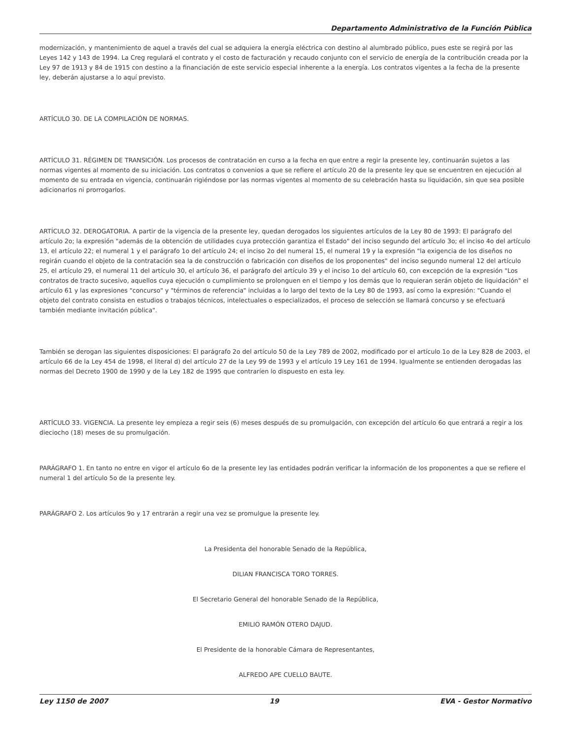Departamento Administrativo de la Función Pública
modernización, y mantenimiento de aquel a través del cual se adquiera la energía eléctrica con destino al alumbrado público, pues este se regirá por las Leyes 142 y 143 de 1994. La Creg regulará el contrato y el costo de facturación y recaudo conjunto con el servicio de energía de la contribución creada por la Ley 97 de 1913 y 84 de 1915 con destino a la financiación de este servicio especial inherente a la energía. Los contratos vigentes a la fecha de la presente ley, deberán ajustarse a lo aquí previsto.
ARTÍCULO 30. DE LA COMPILACIÓN DE NORMAS.
ARTÍCULO 31. RÉGIMEN DE TRANSICIÓN. Los procesos de contratación en curso a la fecha en que entre a regir la presente ley, continuarán sujetos a las normas vigentes al momento de su iniciación. Los contratos o convenios a que se refiere el artículo 20 de la presente ley que se encuentren en ejecución al momento de su entrada en vigencia, continuarán rigiéndose por las normas vigentes al momento de su celebración hasta su liquidación, sin que sea posible adicionarlos ni prorrogarlos.
ARTÍCULO 32. DEROGATORIA. A partir de la vigencia de la presente ley, quedan derogados los siguientes artículos de la Ley 80 de 1993: El parágrafo del artículo 2o; la expresión "además de la obtención de utilidades cuya protección garantiza el Estado" del inciso segundo del artículo 3o; el inciso 4o del artículo 13, el artículo 22; el numeral 1 y el parágrafo 1o del artículo 24; el inciso 2o del numeral 15, el numeral 19 y la expresión "la exigencia de los diseños no regirán cuando el objeto de la contratación sea la de construcción o fabricación con diseños de los proponentes" del inciso segundo numeral 12 del artículo 25, el artículo 29, el numeral 11 del artículo 30, el artículo 36, el parágrafo del artículo 39 y el inciso 1o del artículo 60, con excepción de la expresión "Los contratos de tracto sucesivo, aquellos cuya ejecución o cumplimiento se prolonguen en el tiempo y los demás que lo requieran serán objeto de liquidación" el artículo 61 y las expresiones "concurso" y "términos de referencia" incluidas a lo largo del texto de la Ley 80 de 1993, así como la expresión: "Cuando el objeto del contrato consista en estudios o trabajos técnicos, intelectuales o especializados, el proceso de selección se llamará concurso y se efectuará también mediante invitación pública".
También se derogan las siguientes disposiciones: El parágrafo 2o del artículo 50 de la Ley 789 de 2002, modificado por el artículo 1o de la Ley 828 de 2003, el artículo 66 de la Ley 454 de 1998, el literal d) del artículo 27 de la Ley 99 de 1993 y el artículo 19 Ley 161 de 1994. Igualmente se entienden derogadas las normas del Decreto 1900 de 1990 y de la Ley 182 de 1995 que contraríen lo dispuesto en esta ley.
ARTÍCULO 33. VIGENCIA. La presente ley empieza a regir seis (6) meses después de su promulgación, con excepción del artículo 6o que entrará a regir a los dieciocho (18) meses de su promulgación.
PARÁGRAFO 1. En tanto no entre en vigor el artículo 6o de la presente ley las entidades podrán verificar la información de los proponentes a que se refiere el numeral 1 del artículo 5o de la presente ley.
PARÁGRAFO 2. Los artículos 9o y 17 entrarán a regir una vez se promulgue la presente ley.
La Presidenta del honorable Senado de la República,
DILIAN FRANCISCA TORO TORRES.
El Secretario General del honorable Senado de la República,
EMILIO RAMÓN OTERO DAJUD.
El Presidente de la honorable Cámara de Representantes,
ALFREDO APE CUELLO BAUTE.
Ley 1150 de 2007 19 EVA - Gestor Normativo